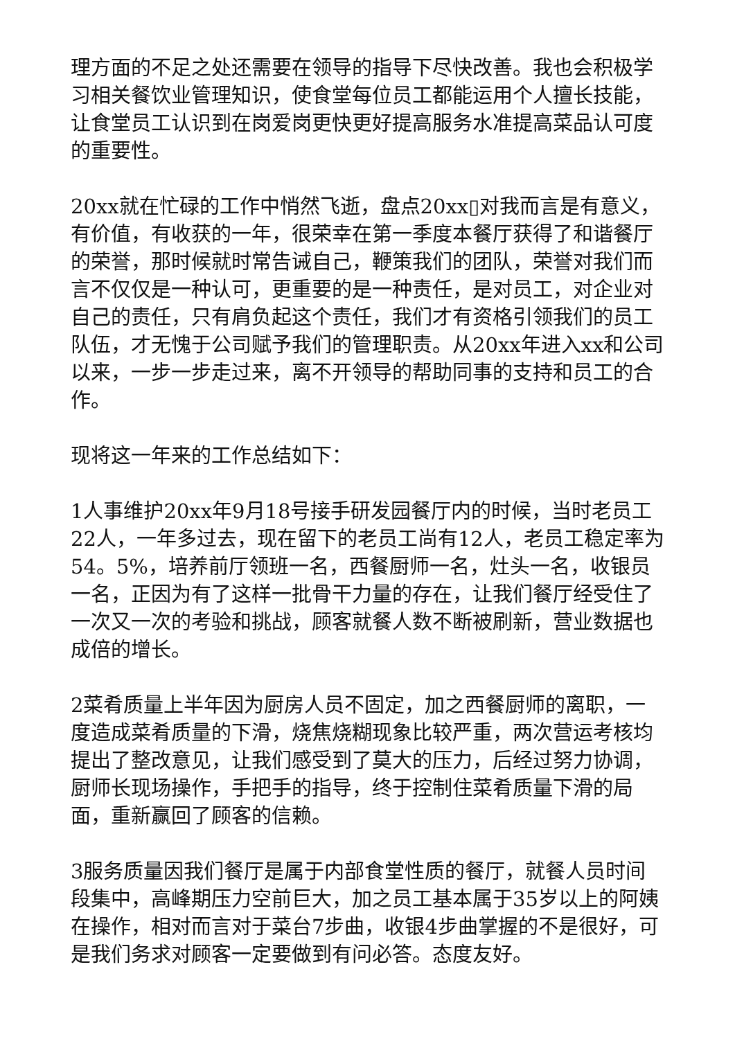理方面的不足之处还需要在领导的指导下尽快改善。我也会积极学习相关餐饮业管理知识，使食堂每位员工都能运用个人擅长技能，让食堂员工认识到在岗爱岗更快更好提高服务水准提高菜品认可度的重要性。
20xx就在忙碌的工作中悄然飞逝，盘点20xx▯对我而言是有意义，有价值，有收获的一年，很荣幸在第一季度本餐厅获得了和谐餐厅的荣誉，那时候就时常告诫自己，鞭策我们的团队，荣誉对我们而言不仅仅是一种认可，更重要的是一种责任，是对员工，对企业对自己的责任，只有肩负起这个责任，我们才有资格引领我们的员工队伍，才无愧于公司赋予我们的管理职责。从20xx年进入xx和公司以来，一步一步走过来，离不开领导的帮助同事的支持和员工的合作。
现将这一年来的工作总结如下：
1人事维护20xx年9月18号接手研发园餐厅内的时候，当时老员工22人，一年多过去，现在留下的老员工尚有12人，老员工稳定率为54。5%，培养前厅领班一名，西餐厨师一名，灶头一名，收银员一名，正因为有了这样一批骨干力量的存在，让我们餐厅经受住了一次又一次的考验和挑战，顾客就餐人数不断被刷新，营业数据也成倍的增长。
2菜肴质量上半年因为厨房人员不固定，加之西餐厨师的离职，一度造成菜肴质量的下滑，烧焦烧糊现象比较严重，两次营运考核均提出了整改意见，让我们感受到了莫大的压力，后经过努力协调，厨师长现场操作，手把手的指导，终于控制住菜肴质量下滑的局面，重新赢回了顾客的信赖。
3服务质量因我们餐厅是属于内部食堂性质的餐厅，就餐人员时间段集中，高峰期压力空前巨大，加之员工基本属于35岁以上的阿姨在操作，相对而言对于菜台7步曲，收银4步曲掌握的不是很好，可是我们务求对顾客一定要做到有问必答。态度友好。